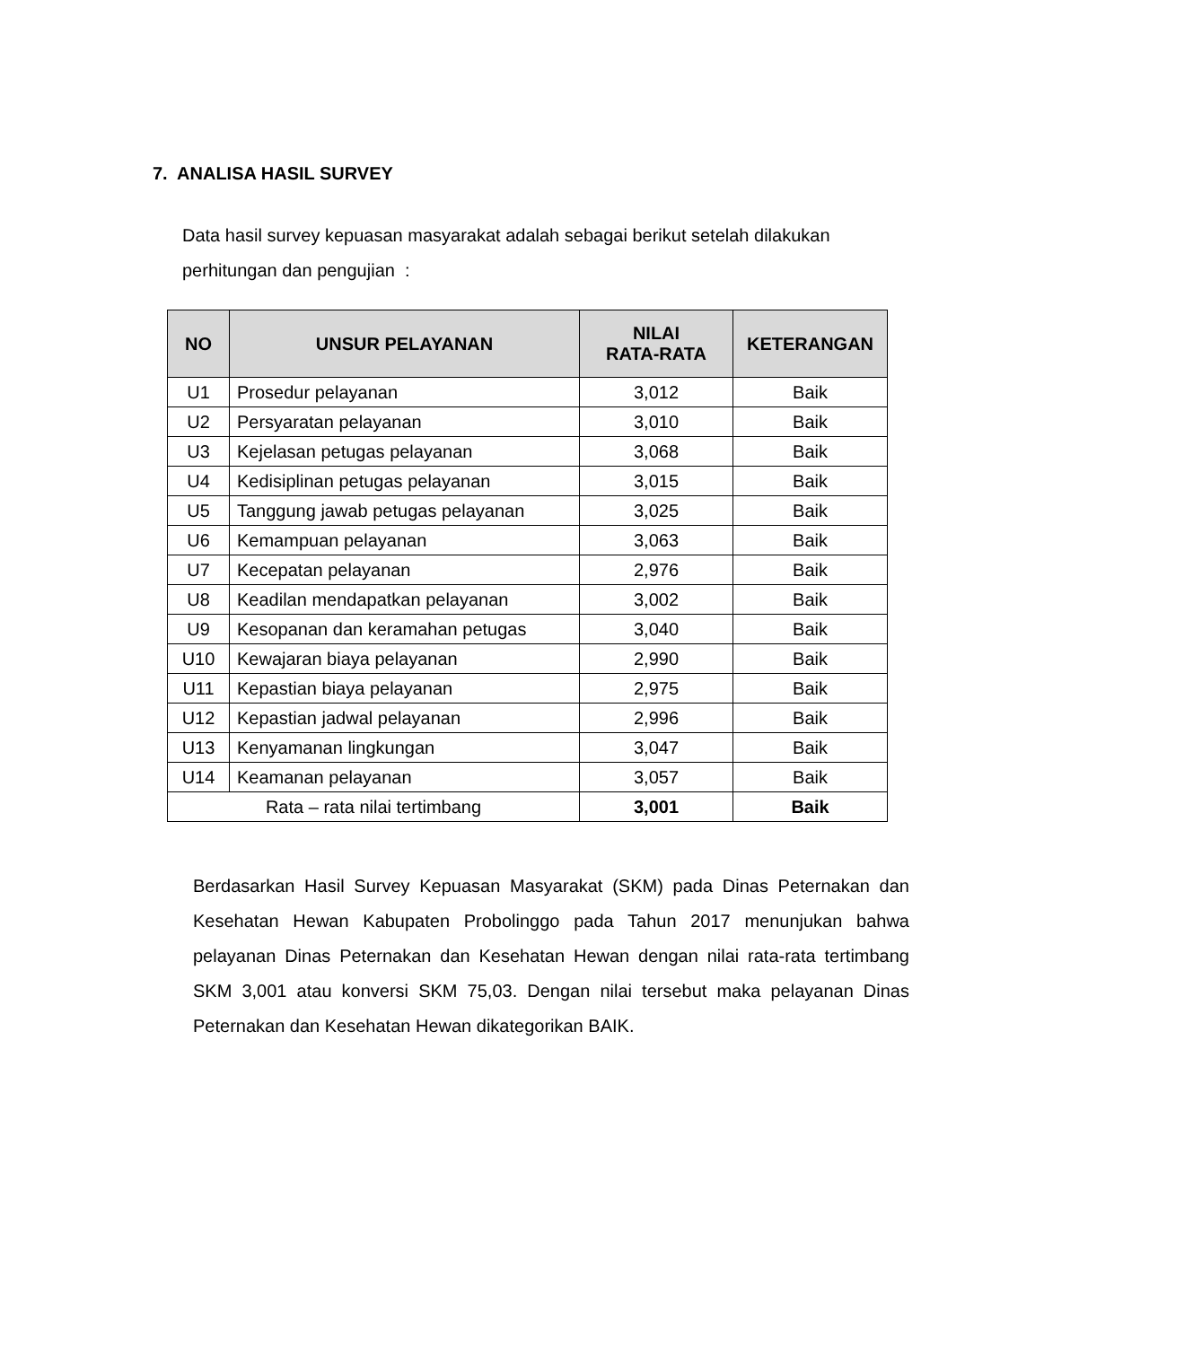7. ANALISA HASIL SURVEY
Data hasil survey kepuasan masyarakat adalah sebagai berikut setelah dilakukan perhitungan dan pengujian :
| NO | UNSUR PELAYANAN | NILAI RATA-RATA | KETERANGAN |
| --- | --- | --- | --- |
| U1 | Prosedur pelayanan | 3,012 | Baik |
| U2 | Persyaratan pelayanan | 3,010 | Baik |
| U3 | Kejelasan petugas pelayanan | 3,068 | Baik |
| U4 | Kedisiplinan petugas pelayanan | 3,015 | Baik |
| U5 | Tanggung jawab petugas pelayanan | 3,025 | Baik |
| U6 | Kemampuan pelayanan | 3,063 | Baik |
| U7 | Kecepatan pelayanan | 2,976 | Baik |
| U8 | Keadilan mendapatkan pelayanan | 3,002 | Baik |
| U9 | Kesopanan dan keramahan petugas | 3,040 | Baik |
| U10 | Kewajaran biaya pelayanan | 2,990 | Baik |
| U11 | Kepastian biaya pelayanan | 2,975 | Baik |
| U12 | Kepastian jadwal pelayanan | 2,996 | Baik |
| U13 | Kenyamanan lingkungan | 3,047 | Baik |
| U14 | Keamanan pelayanan | 3,057 | Baik |
| Rata – rata nilai tertimbang | | 3,001 | Baik |
Berdasarkan Hasil Survey Kepuasan Masyarakat (SKM) pada Dinas Peternakan dan Kesehatan Hewan Kabupaten Probolinggo pada Tahun 2017 menunjukan bahwa pelayanan Dinas Peternakan dan Kesehatan Hewan dengan nilai rata-rata tertimbang SKM 3,001 atau konversi SKM 75,03. Dengan nilai tersebut maka pelayanan Dinas Peternakan dan Kesehatan Hewan dikategorikan BAIK.